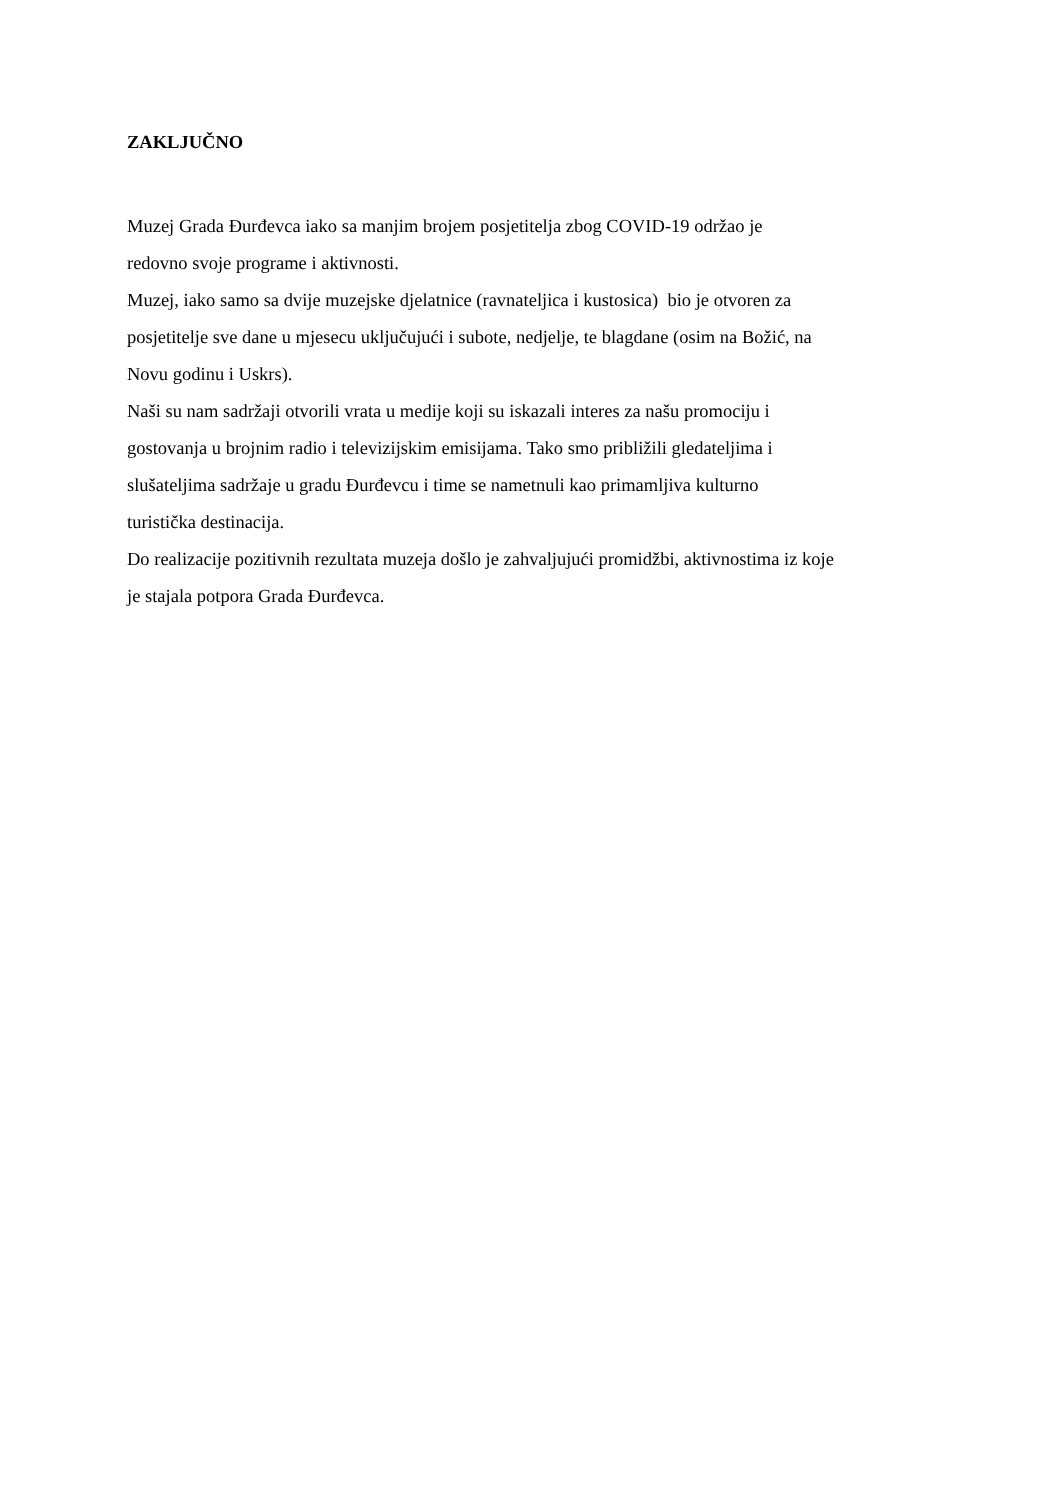ZAKLJUČNO
Muzej Grada Đurđevca iako sa manjim brojem posjetitelja zbog COVID-19 održao je
redovno svoje programe i aktivnosti.
Muzej, iako samo sa dvije muzejske djelatnice (ravnateljica i kustosica) bio je otvoren za
posjetitelje sve dane u mjesecu uključujući i subote, nedjelje, te blagdane (osim na Božić, na
Novu godinu i Uskrs).
Naši su nam sadržaji otvorili vrata u medije koji su iskazali interes za našu promociju i
gostovanja u brojnim radio i televizijskim emisijama. Tako smo približili gledateljima i
slušateljima sadržaje u gradu Đurđevcu i time se nametnuli kao primamljiva kulturno
turistička destinacija.
Do realizacije pozitivnih rezultata muzeja došlo je zahvaljujući promidžbi, aktivnostima iz koje
je stajala potpora Grada Đurđevca.